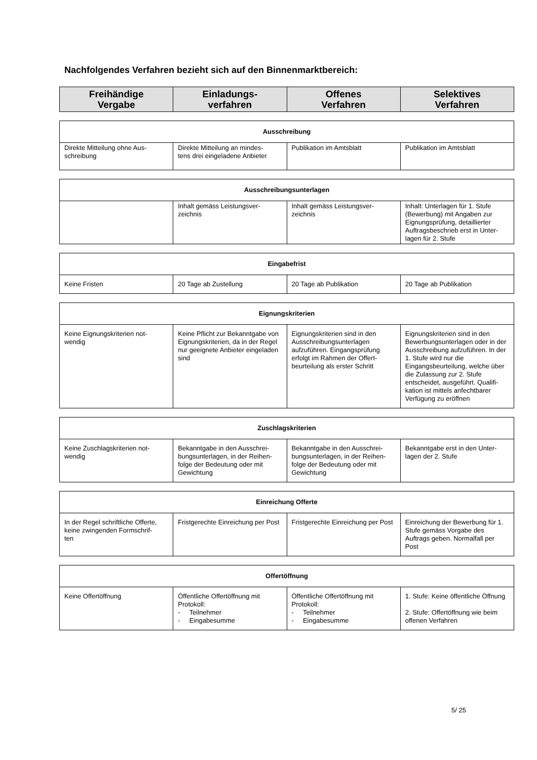Nachfolgendes Verfahren bezieht sich auf den Binnenmarktbereich:
| Freihändige Vergabe | Einladungs- verfahren | Offenes Verfahren | Selektives Verfahren |
| --- | --- | --- | --- |
| Ausschreibung | | | |
| --- | --- | --- | --- |
| Direkte Mitteilung ohne Aus- schreibung | Direkte Mitteilung an mindes- tens drei eingeladene Anbieter | Publikation im Amtsblatt | Publikation im Amtsblatt |
| Ausschreibungsunterlagen | | | |
| --- | --- | --- | --- |
| | Inhalt gemäss Leistungsver- zeichnis | Inhalt gemäss Leistungsver- zeichnis | Inhalt: Unterlagen für 1. Stufe (Bewerbung) mit Angaben zur Eignungsprüfung, detaillierter Auftragsbeschrieb erst in Unter- lagen für 2. Stufe |
| Eingabefrist | | | |
| --- | --- | --- | --- |
| Keine Fristen | 20 Tage ab Zustellung | 20 Tage ab Publikation | 20 Tage ab Publikation |
| Eignungskriterien | | | |
| --- | --- | --- | --- |
| Keine Eignungskriterien not- wendig | Keine Pflicht zur Bekanntgabe von Eignungskriterien, da in der Regel nur geeignete Anbieter eingeladen sind | Eignungskriterien sind in den Ausschreibungsunterlagen aufzuführen. Eingangsprüfung erfolgt im Rahmen der Offert- beurteilung als erster Schritt | Eignungskriterien sind in den Bewerbungsunterlagen oder in der Ausschreibung aufzuführen. In der 1. Stufe wird nur die Eingangsbeurteilung, welche über die Zulassung zur 2. Stufe entscheidet, ausgeführt. Qualifi- kation ist mittels anfechtbarer Verfügung zu eröffnen |
| Zuschlagskriterien | | | |
| --- | --- | --- | --- |
| Keine Zuschlagskriterien not- wendig | Bekanntgabe in den Ausschrei- bungsunterlagen, in der Reihen- folge der Bedeutung oder mit Gewichtung | Bekanntgabe in den Ausschrei- bungsunterlagen, in der Reihen- folge der Bedeutung oder mit Gewichtung | Bekanntgabe erst in den Unter- lagen der 2. Stufe |
| Einreichung Offerte | | | |
| --- | --- | --- | --- |
| In der Regel schriftliche Offerte, keine zwingenden Formschrif- ten | Fristgerechte Einreichung per Post | Fristgerechte Einreichung per Post | Einreichung der Bewerbung für 1. Stufe gemäss Vorgabe des Auftrags geben. Normalfall per Post |
| Offertöffnung | | | |
| --- | --- | --- | --- |
| Keine Offertöffnung | Öffentliche Offertöffnung mit Protokoll: - Teilnehmer - Eingabesumme | Öffentliche Offertöffnung mit Protokoll: - Teilnehmer - Eingabesumme | 1. Stufe: Keine öffentliche Öffnung 2. Stufe: Offertöffnung wie beim offenen Verfahren |
5/ 25